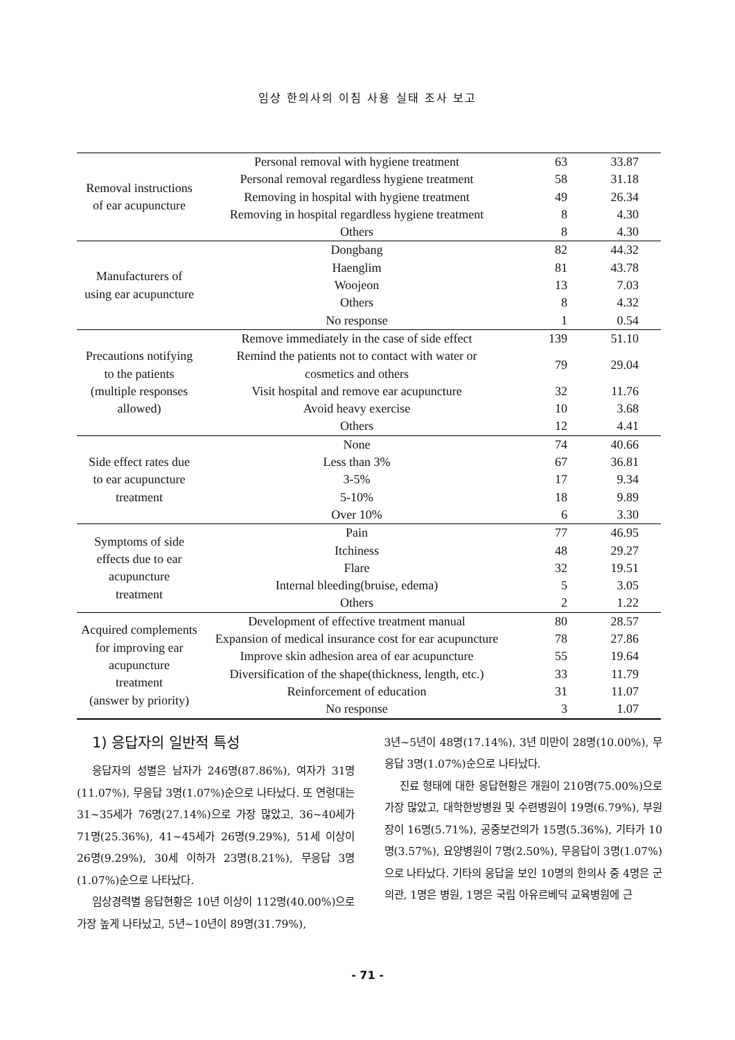임상 한의사의 이침 사용 실태 조사 보고
| Removal instructions of ear acupuncture | Personal removal with hygiene treatment | 63 | 33.87 |
| | Personal removal regardless hygiene treatment | 58 | 31.18 |
| | Removing in hospital with hygiene treatment | 49 | 26.34 |
| | Removing in hospital regardless hygiene treatment | 8 | 4.30 |
| | Others | 8 | 4.30 |
| Manufacturers of using ear acupuncture | Dongbang | 82 | 44.32 |
| | Haenglim | 81 | 43.78 |
| | Woojeon | 13 | 7.03 |
| | Others | 8 | 4.32 |
| | No response | 1 | 0.54 |
| Precautions notifying to the patients (multiple responses allowed) | Remove immediately in the case of side effect | 139 | 51.10 |
| | Remind the patients not to contact with water or cosmetics and others | 79 | 29.04 |
| | Visit hospital and remove ear acupuncture | 32 | 11.76 |
| | Avoid heavy exercise | 10 | 3.68 |
| | Others | 12 | 4.41 |
| Side effect rates due to ear acupuncture treatment | None | 74 | 40.66 |
| | Less than 3% | 67 | 36.81 |
| | 3-5% | 17 | 9.34 |
| | 5-10% | 18 | 9.89 |
| | Over 10% | 6 | 3.30 |
| Symptoms of side effects due to ear acupuncture treatment | Pain | 77 | 46.95 |
| | Itchiness | 48 | 29.27 |
| | Flare | 32 | 19.51 |
| | Internal bleeding(bruise, edema) | 5 | 3.05 |
| | Others | 2 | 1.22 |
| Acquired complements for improving ear acupuncture treatment (answer by priority) | Development of effective treatment manual | 80 | 28.57 |
| | Expansion of medical insurance cost for ear acupuncture | 78 | 27.86 |
| | Improve skin adhesion area of ear acupuncture | 55 | 19.64 |
| | Diversification of the shape(thickness, length, etc.) | 33 | 11.79 |
| | Reinforcement of education | 31 | 11.07 |
| | No response | 3 | 1.07 |
1) 응답자의 일반적 특성
응답자의 성별은 남자가 246명(87.86%), 여자가 31명(11.07%), 무응답 3명(1.07%)순으로 나타났다. 또 연령대는 31~35세가 76명(27.14%)으로 가장 많았고, 36~40세가 71명(25.36%), 41~45세가 26명(9.29%), 51세 이상이 26명(9.29%), 30세 이하가 23명(8.21%), 무응답 3명(1.07%)순으로 나타났다.
임상경력별 응답현황은 10년 이상이 112명(40.00%)으로 가장 높게 나타났고, 5년~10년이 89명(31.79%),
3년~5년이 48명(17.14%), 3년 미만이 28명(10.00%), 무응답 3명(1.07%)순으로 나타났다.
진료 형태에 대한 응답현황은 개원이 210명(75.00%)으로 가장 많았고, 대학한방병원 및 수련병원이 19명(6.79%), 부원장이 16명(5.71%), 공중보건의가 15명(5.36%), 기타가 10명(3.57%), 요양병원이 7명(2.50%), 무응답이 3명(1.07%)으로 나타났다. 기타의 응답을 보인 10명의 한의사 중 4명은 군의관, 1명은 병원, 1명은 국립 아유르베딕 교육병원에 근
- 71 -